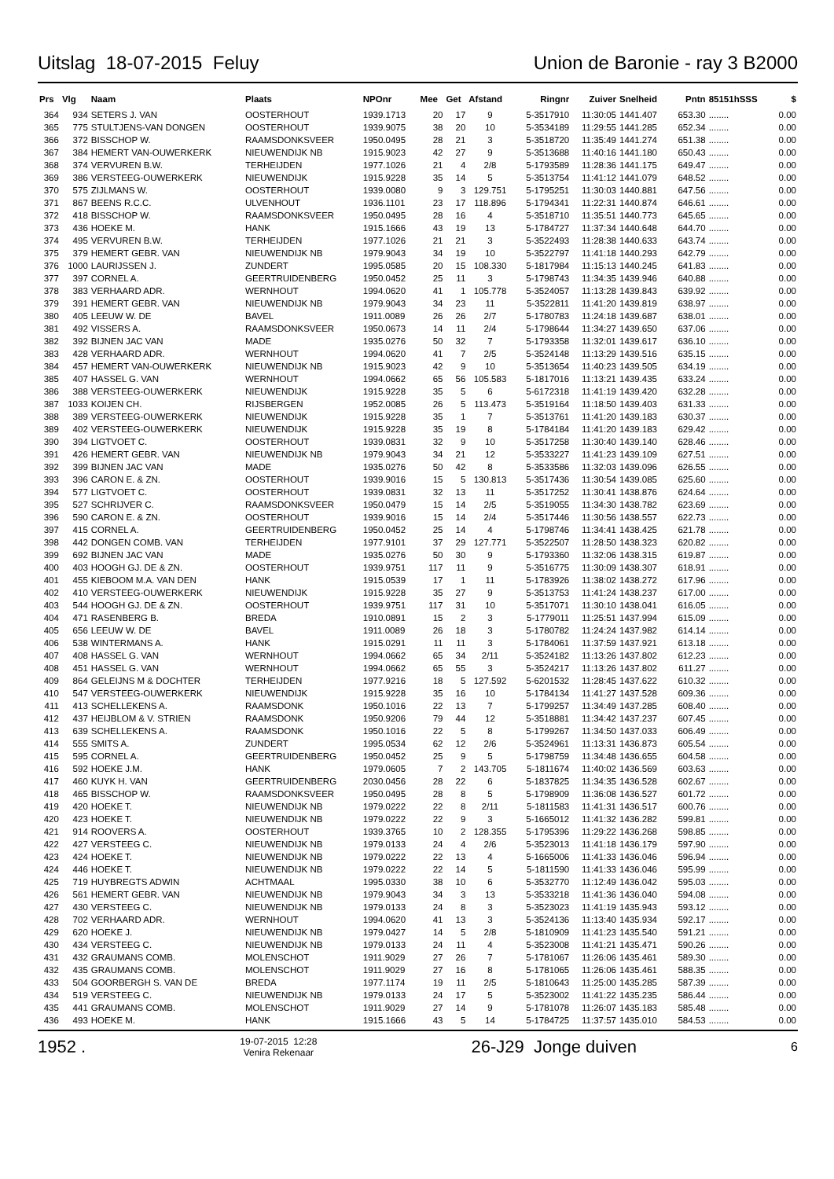Uitslag 18-07-2015 Feluy Union de Baronie - ray 3 B2000
| Prs | Vlg | Naam | Plaats | NPOnr | Mee | Get | Afstand | Ringnr | Zuiver | Snelheid | Pntn | 85151hSSS | $ |
| --- | --- | --- | --- | --- | --- | --- | --- | --- | --- | --- | --- | --- | --- |
| 364 | 934 | SETERS J. VAN | OOSTERHOUT | 1939.1713 | 20 | 17 | 9 | 5-3517910 | 11:30:05 | 1441.407 | 653.30 | ........ | 0.00 |
| 365 | 775 | STULTJENS-VAN DONGEN | OOSTERHOUT | 1939.9075 | 38 | 20 | 10 | 5-3534189 | 11:29:55 | 1441.285 | 652.34 | ........ | 0.00 |
| 366 | 372 | BISSCHOP W. | RAAMSDONKSVEER | 1950.0495 | 28 | 21 | 3 | 5-3518720 | 11:35:49 | 1441.274 | 651.38 | ........ | 0.00 |
| 367 | 384 | HEMERT VAN-OUWERKERK | NIEUWENDIJK NB | 1915.9023 | 42 | 27 | 9 | 5-3513688 | 11:40:16 | 1441.180 | 650.43 | ........ | 0.00 |
| 368 | 374 | VERVUREN B.W. | TERHEIJDEN | 1977.1026 | 21 | 4 | 2/8 | 5-1793589 | 11:28:36 | 1441.175 | 649.47 | ........ | 0.00 |
| 369 | 386 | VERSTEEG-OUWERKERK | NIEUWENDIJK | 1915.9228 | 35 | 14 | 5 | 5-3513754 | 11:41:12 | 1441.079 | 648.52 | ........ | 0.00 |
| 370 | 575 | ZIJLMANS W. | OOSTERHOUT | 1939.0080 | 9 | 3 | 129.751 | 5-1795251 | 11:30:03 | 1440.881 | 647.56 | ........ | 0.00 |
| 371 | 867 | BEENS R.C.C. | ULVENHOUT | 1936.1101 | 23 | 17 | 118.896 | 5-1794341 | 11:22:31 | 1440.874 | 646.61 | ........ | 0.00 |
| 372 | 418 | BISSCHOP W. | RAAMSDONKSVEER | 1950.0495 | 28 | 16 | 4 | 5-3518710 | 11:35:51 | 1440.773 | 645.65 | ........ | 0.00 |
| 373 | 436 | HOEKE M. | HANK | 1915.1666 | 43 | 19 | 13 | 5-1784727 | 11:37:34 | 1440.648 | 644.70 | ........ | 0.00 |
| 374 | 495 | VERVUREN B.W. | TERHEIJDEN | 1977.1026 | 21 | 21 | 3 | 5-3522493 | 11:28:38 | 1440.633 | 643.74 | ........ | 0.00 |
| 375 | 379 | HEMERT GEBR. VAN | NIEUWENDIJK NB | 1979.9043 | 34 | 19 | 10 | 5-3522797 | 11:41:18 | 1440.293 | 642.79 | ........ | 0.00 |
| 376 | 1000 | LAURIJSSEN J. | ZUNDERT | 1995.0585 | 20 | 15 | 108.330 | 5-1817984 | 11:15:13 | 1440.245 | 641.83 | ........ | 0.00 |
| 377 | 397 | CORNEL A. | GEERTRUIDENBERG | 1950.0452 | 25 | 11 | 3 | 5-1798743 | 11:34:35 | 1439.946 | 640.88 | ........ | 0.00 |
| 378 | 383 | VERHAARD ADR. | WERNHOUT | 1994.0620 | 41 | 1 | 105.778 | 5-3524057 | 11:13:28 | 1439.843 | 639.92 | ........ | 0.00 |
| 379 | 391 | HEMERT GEBR. VAN | NIEUWENDIJK NB | 1979.9043 | 34 | 23 | 11 | 5-3522811 | 11:41:20 | 1439.819 | 638.97 | ........ | 0.00 |
| 380 | 405 | LEEUW W. DE | BAVEL | 1911.0089 | 26 | 26 | 2/7 | 5-1780783 | 11:24:18 | 1439.687 | 638.01 | ........ | 0.00 |
| 381 | 492 | VISSERS A. | RAAMSDONKSVEER | 1950.0673 | 14 | 11 | 2/4 | 5-1798644 | 11:34:27 | 1439.650 | 637.06 | ........ | 0.00 |
| 382 | 392 | BIJNEN JAC VAN | MADE | 1935.0276 | 50 | 32 | 7 | 5-1793358 | 11:32:01 | 1439.617 | 636.10 | ........ | 0.00 |
| 383 | 428 | VERHAARD ADR. | WERNHOUT | 1994.0620 | 41 | 7 | 2/5 | 5-3524148 | 11:13:29 | 1439.516 | 635.15 | ........ | 0.00 |
| 384 | 457 | HEMERT VAN-OUWERKERK | NIEUWENDIJK NB | 1915.9023 | 42 | 9 | 10 | 5-3513654 | 11:40:23 | 1439.505 | 634.19 | ........ | 0.00 |
| 385 | 407 | HASSEL G. VAN | WERNHOUT | 1994.0662 | 65 | 56 | 105.583 | 5-1817016 | 11:13:21 | 1439.435 | 633.24 | ........ | 0.00 |
| 386 | 388 | VERSTEEG-OUWERKERK | NIEUWENDIJK | 1915.9228 | 35 | 5 | 6 | 5-6172318 | 11:41:19 | 1439.420 | 632.28 | ........ | 0.00 |
| 387 | 1033 | KOIJEN CH. | RIJSBERGEN | 1952.0085 | 26 | 5 | 113.473 | 5-3519164 | 11:18:50 | 1439.403 | 631.33 | ........ | 0.00 |
| 388 | 389 | VERSTEEG-OUWERKERK | NIEUWENDIJK | 1915.9228 | 35 | 1 | 7 | 5-3513761 | 11:41:20 | 1439.183 | 630.37 | ........ | 0.00 |
| 389 | 402 | VERSTEEG-OUWERKERK | NIEUWENDIJK | 1915.9228 | 35 | 19 | 8 | 5-1784184 | 11:41:20 | 1439.183 | 629.42 | ........ | 0.00 |
| 390 | 394 | LIGTVOET C. | OOSTERHOUT | 1939.0831 | 32 | 9 | 10 | 5-3517258 | 11:30:40 | 1439.140 | 628.46 | ........ | 0.00 |
| 391 | 426 | HEMERT GEBR. VAN | NIEUWENDIJK NB | 1979.9043 | 34 | 21 | 12 | 5-3533227 | 11:41:23 | 1439.109 | 627.51 | ........ | 0.00 |
| 392 | 399 | BIJNEN JAC VAN | MADE | 1935.0276 | 50 | 42 | 8 | 5-3533586 | 11:32:03 | 1439.096 | 626.55 | ........ | 0.00 |
| 393 | 396 | CARON E. & ZN. | OOSTERHOUT | 1939.9016 | 15 | 5 | 130.813 | 5-3517436 | 11:30:54 | 1439.085 | 625.60 | ........ | 0.00 |
| 394 | 577 | LIGTVOET C. | OOSTERHOUT | 1939.0831 | 32 | 13 | 11 | 5-3517252 | 11:30:41 | 1438.876 | 624.64 | ........ | 0.00 |
| 395 | 527 | SCHRIJVER C. | RAAMSDONKSVEER | 1950.0479 | 15 | 14 | 2/5 | 5-3519055 | 11:34:30 | 1438.782 | 623.69 | ........ | 0.00 |
| 396 | 590 | CARON E. & ZN. | OOSTERHOUT | 1939.9016 | 15 | 14 | 2/4 | 5-3517446 | 11:30:56 | 1438.557 | 622.73 | ........ | 0.00 |
| 397 | 415 | CORNEL A. | GEERTRUIDENBERG | 1950.0452 | 25 | 14 | 4 | 5-1798746 | 11:34:41 | 1438.425 | 621.78 | ........ | 0.00 |
| 398 | 442 | DONGEN COMB. VAN | TERHEIJDEN | 1977.9101 | 37 | 29 | 127.771 | 5-3522507 | 11:28:50 | 1438.323 | 620.82 | ........ | 0.00 |
| 399 | 692 | BIJNEN JAC VAN | MADE | 1935.0276 | 50 | 30 | 9 | 5-1793360 | 11:32:06 | 1438.315 | 619.87 | ........ | 0.00 |
| 400 | 403 | HOOGH GJ. DE & ZN. | OOSTERHOUT | 1939.9751 | 117 | 11 | 9 | 5-3516775 | 11:30:09 | 1438.307 | 618.91 | ........ | 0.00 |
| 401 | 455 | KIEBOOM M.A. VAN DEN | HANK | 1915.0539 | 17 | 1 | 11 | 5-1783926 | 11:38:02 | 1438.272 | 617.96 | ........ | 0.00 |
| 402 | 410 | VERSTEEG-OUWERKERK | NIEUWENDIJK | 1915.9228 | 35 | 27 | 9 | 5-3513753 | 11:41:24 | 1438.237 | 617.00 | ........ | 0.00 |
| 403 | 544 | HOOGH GJ. DE & ZN. | OOSTERHOUT | 1939.9751 | 117 | 31 | 10 | 5-3517071 | 11:30:10 | 1438.041 | 616.05 | ........ | 0.00 |
| 404 | 471 | RASENBERG B. | BREDA | 1910.0891 | 15 | 2 | 3 | 5-1779011 | 11:25:51 | 1437.994 | 615.09 | ........ | 0.00 |
| 405 | 656 | LEEUW W. DE | BAVEL | 1911.0089 | 26 | 18 | 3 | 5-1780782 | 11:24:24 | 1437.982 | 614.14 | ........ | 0.00 |
| 406 | 538 | WINTERMANS A. | HANK | 1915.0291 | 11 | 11 | 3 | 5-1784061 | 11:37:59 | 1437.921 | 613.18 | ........ | 0.00 |
| 407 | 408 | HASSEL G. VAN | WERNHOUT | 1994.0662 | 65 | 34 | 2/11 | 5-3524182 | 11:13:26 | 1437.802 | 612.23 | ........ | 0.00 |
| 408 | 451 | HASSEL G. VAN | WERNHOUT | 1994.0662 | 65 | 55 | 3 | 5-3524217 | 11:13:26 | 1437.802 | 611.27 | ........ | 0.00 |
| 409 | 864 | GELEIJNS M & DOCHTER | TERHEIJDEN | 1977.9216 | 18 | 5 | 127.592 | 5-6201532 | 11:28:45 | 1437.622 | 610.32 | ........ | 0.00 |
| 410 | 547 | VERSTEEG-OUWERKERK | NIEUWENDIJK | 1915.9228 | 35 | 16 | 10 | 5-1784134 | 11:41:27 | 1437.528 | 609.36 | ........ | 0.00 |
| 411 | 413 | SCHELLEKENS A. | RAAMSDONK | 1950.1016 | 22 | 13 | 7 | 5-1799257 | 11:34:49 | 1437.285 | 608.40 | ........ | 0.00 |
| 412 | 437 | HEIJBLOM & V. STRIEN | RAAMSDONK | 1950.9206 | 79 | 44 | 12 | 5-3518881 | 11:34:42 | 1437.237 | 607.45 | ........ | 0.00 |
| 413 | 639 | SCHELLEKENS A. | RAAMSDONK | 1950.1016 | 22 | 5 | 8 | 5-1799267 | 11:34:50 | 1437.033 | 606.49 | ........ | 0.00 |
| 414 | 555 | SMITS A. | ZUNDERT | 1995.0534 | 62 | 12 | 2/6 | 5-3524961 | 11:13:31 | 1436.873 | 605.54 | ........ | 0.00 |
| 415 | 595 | CORNEL A. | GEERTRUIDENBERG | 1950.0452 | 25 | 9 | 5 | 5-1798759 | 11:34:48 | 1436.655 | 604.58 | ........ | 0.00 |
| 416 | 592 | HOEKE J.M. | HANK | 1979.0605 | 7 | 2 | 143.705 | 5-1811674 | 11:40:02 | 1436.569 | 603.63 | ........ | 0.00 |
| 417 | 460 | KUYK H. VAN | GEERTRUIDENBERG | 2030.0456 | 28 | 22 | 6 | 5-1837825 | 11:34:35 | 1436.528 | 602.67 | ........ | 0.00 |
| 418 | 465 | BISSCHOP W. | RAAMSDONKSVEER | 1950.0495 | 28 | 8 | 5 | 5-1798909 | 11:36:08 | 1436.527 | 601.72 | ........ | 0.00 |
| 419 | 420 | HOEKE T. | NIEUWENDIJK NB | 1979.0222 | 22 | 8 | 2/11 | 5-1811583 | 11:41:31 | 1436.517 | 600.76 | ........ | 0.00 |
| 420 | 423 | HOEKE T. | NIEUWENDIJK NB | 1979.0222 | 22 | 9 | 3 | 5-1665012 | 11:41:32 | 1436.282 | 599.81 | ........ | 0.00 |
| 421 | 914 | ROOVERS A. | OOSTERHOUT | 1939.3765 | 10 | 2 | 128.355 | 5-1795396 | 11:29:22 | 1436.268 | 598.85 | ........ | 0.00 |
| 422 | 427 | VERSTEEG C. | NIEUWENDIJK NB | 1979.0133 | 24 | 4 | 2/6 | 5-3523013 | 11:41:18 | 1436.179 | 597.90 | ........ | 0.00 |
| 423 | 424 | HOEKE T. | NIEUWENDIJK NB | 1979.0222 | 22 | 13 | 4 | 5-1665006 | 11:41:33 | 1436.046 | 596.94 | ........ | 0.00 |
| 424 | 446 | HOEKE T. | NIEUWENDIJK NB | 1979.0222 | 22 | 14 | 5 | 5-1811590 | 11:41:33 | 1436.046 | 595.99 | ........ | 0.00 |
| 425 | 719 | HUYBREGTS ADWIN | ACHTMAAL | 1995.0330 | 38 | 10 | 6 | 5-3532770 | 11:12:49 | 1436.042 | 595.03 | ........ | 0.00 |
| 426 | 561 | HEMERT GEBR. VAN | NIEUWENDIJK NB | 1979.9043 | 34 | 3 | 13 | 5-3533218 | 11:41:36 | 1436.040 | 594.08 | ........ | 0.00 |
| 427 | 430 | VERSTEEG C. | NIEUWENDIJK NB | 1979.0133 | 24 | 8 | 3 | 5-3523023 | 11:41:19 | 1435.943 | 593.12 | ........ | 0.00 |
| 428 | 702 | VERHAARD ADR. | WERNHOUT | 1994.0620 | 41 | 13 | 3 | 5-3524136 | 11:13:40 | 1435.934 | 592.17 | ........ | 0.00 |
| 429 | 620 | HOEKE J. | NIEUWENDIJK NB | 1979.0427 | 14 | 5 | 2/8 | 5-1810909 | 11:41:23 | 1435.540 | 591.21 | ........ | 0.00 |
| 430 | 434 | VERSTEEG C. | NIEUWENDIJK NB | 1979.0133 | 24 | 11 | 4 | 5-3523008 | 11:41:21 | 1435.471 | 590.26 | ........ | 0.00 |
| 431 | 432 | GRAUMANS COMB. | MOLENSCHOT | 1911.9029 | 27 | 26 | 7 | 5-1781067 | 11:26:06 | 1435.461 | 589.30 | ........ | 0.00 |
| 432 | 435 | GRAUMANS COMB. | MOLENSCHOT | 1911.9029 | 27 | 16 | 8 | 5-1781065 | 11:26:06 | 1435.461 | 588.35 | ........ | 0.00 |
| 433 | 504 | GOORBERGH S. VAN DE | BREDA | 1977.1174 | 19 | 11 | 2/5 | 5-1810643 | 11:25:00 | 1435.285 | 587.39 | ........ | 0.00 |
| 434 | 519 | VERSTEEG C. | NIEUWENDIJK NB | 1979.0133 | 24 | 17 | 5 | 5-3523002 | 11:41:22 | 1435.235 | 586.44 | ........ | 0.00 |
| 435 | 441 | GRAUMANS COMB. | MOLENSCHOT | 1911.9029 | 27 | 14 | 9 | 5-1781078 | 11:26:07 | 1435.183 | 585.48 | ........ | 0.00 |
| 436 | 493 | HOEKE M. | HANK | 1915.1666 | 43 | 5 | 14 | 5-1784725 | 11:37:57 | 1435.010 | 584.53 | ........ | 0.00 |
1952 . 19-07-2015 12:28
Venira Rekenaar 26-J29 Jonge duiven 6